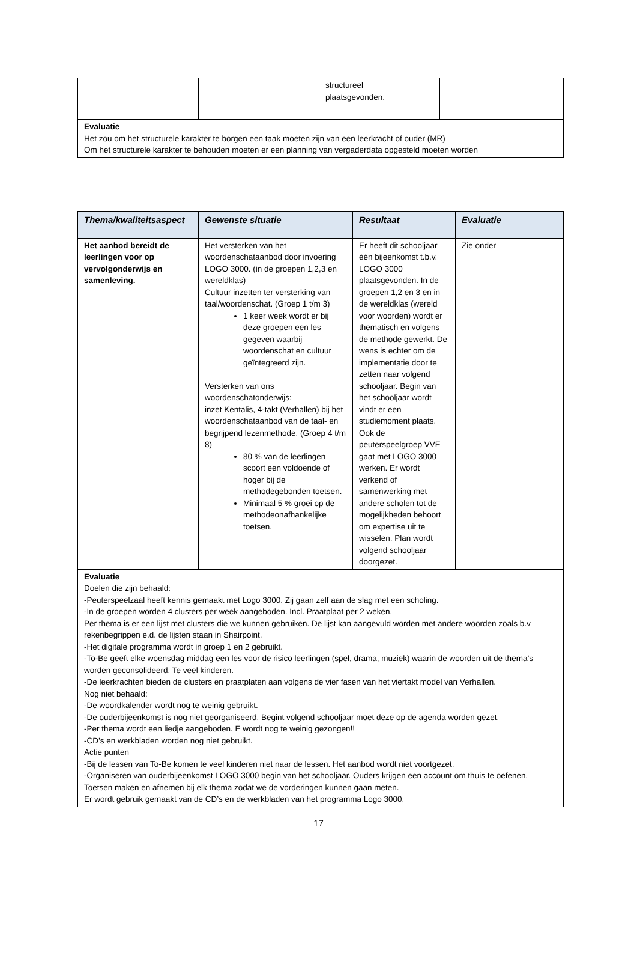| | | structureel plaatsgevonden. | |
| Evaluatie Het zou om het structurele karakter te borgen een taak moeten zijn van een leerkracht of ouder (MR) Om het structurele karakter te behouden moeten er een planning van vergaderdata opgesteld moeten worden | | | |
| Thema/kwaliteitsaspect | Gewenste situatie | Resultaat | Evaluatie |
| --- | --- | --- | --- |
| Het aanbod bereidt de leerlingen voor op vervolgonderwijs en samenleving. | Het versterken van het woordenschataanbod door invoering LOGO 3000. (in de groepen 1,2,3 en wereldklas) Cultuur inzetten ter versterking van taal/woordenschat. (Groep 1 t/m 3) 1 keer week wordt er bij deze groepen een les gegeven waarbij woordenschat en cultuur geïntegreerd zijn. Versterken van ons woordenschatonderwijs: inzet Kentalis, 4-takt (Verhallen) bij het woordenschataanbod van de taal- en begrijpend lezenmethode. (Groep 4 t/m 8) 80 % van de leerlingen scoort een voldoende of hoger bij de methodegebonden toetsen. Minimaal 5 % groei op de methodeonafhankelijke toetsen. | Er heeft dit schooljaar één bijeenkomst t.b.v. LOGO 3000 plaatsgevonden. In de groepen 1,2 en 3 en in de wereldklas (wereld voor woorden) wordt er thematisch en volgens de methode gewerkt. De wens is echter om de implementatie door te zetten naar volgend schooljaar. Begin van het schooljaar wordt vindt er een studiemoment plaats. Ook de peuterspeelgroep VVE gaat met LOGO 3000 werken. Er wordt verkend of samenwerking met andere scholen tot de mogelijkheden behoort om expertise uit te wisselen. Plan wordt volgend schooljaar doorgezet. | Zie onder |
| Evaluatie Doelen die zijn behaald: -Peuterspeelzaal heeft kennis gemaakt met Logo 3000. Zij gaan zelf aan de slag met een scholing. -In de groepen worden 4 clusters per week aangeboden. Incl. Praatplaat per 2 weken. Per thema is er een lijst met clusters die we kunnen gebruiken. De lijst kan aangevuld worden met andere woorden zoals b.v rekenbegrippen e.d. de lijsten staan in Shairpoint. -Het digitale programma wordt in groep 1 en 2 gebruikt. -To-Be geeft elke woensdag middag een les voor de risico leerlingen (spel, drama, muziek) waarin de woorden uit de thema’s worden geconsolideerd. Te veel kinderen. -De leerkrachten bieden de clusters en praatplaten aan volgens de vier fasen van het viertakt model van Verhallen. Nog niet behaald: -De woordkalender wordt nog te weinig gebruikt. -De ouderbijeenkomst is nog niet georganiseerd. Begint volgend schooljaar moet deze op de agenda worden gezet. -Per thema wordt een liedje aangeboden. E wordt nog te weinig gezongen!! -CD’s en werkbladen worden nog niet gebruikt. Actie punten -Bij de lessen van To-Be komen te veel kinderen niet naar de lessen. Het aanbod wordt niet voortgezet. -Organiseren van ouderbijeenkomst LOGO 3000 begin van het schooljaar. Ouders krijgen een account om thuis te oefenen. Toetsen maken en afnemen bij elk thema zodat we de vorderingen kunnen gaan meten. Er wordt gebruik gemaakt van de CD’s en de werkbladen van het programma Logo 3000. | | | |
17